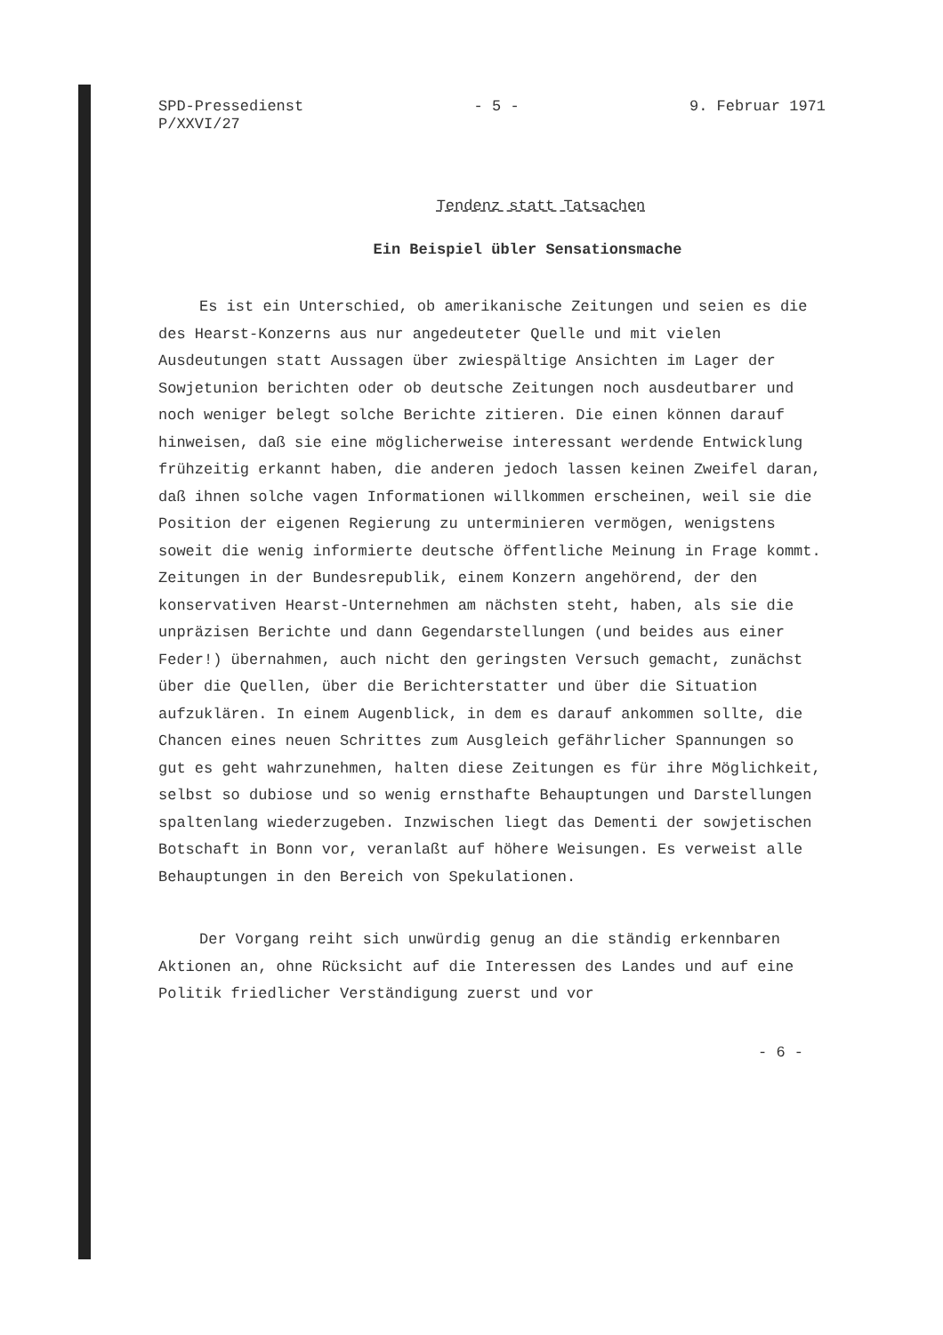SPD-Pressedienst
P/XXVI/27
- 5 - 9. Februar 1971
Tendenz statt Tatsachen
Ein Beispiel übler Sensationsmache
Es ist ein Unterschied, ob amerikanische Zeitungen und seien es die des Hearst-Konzerns aus nur angedeuteter Quelle und mit vielen Ausdeutungen statt Aussagen über zwiespältige Ansichten im Lager der Sowjetunion berichten oder ob deutsche Zeitungen noch ausdeutbarer und noch weniger belegt solche Berichte zitieren. Die einen können darauf hinweisen, daß sie eine möglicherweise interessant werdende Entwicklung frühzeitig erkannt haben, die anderen jedoch lassen keinen Zweifel daran, daß ihnen solche vagen Informationen willkommen erscheinen, weil sie die Position der eigenen Regierung zu unterminieren vermögen, wenigstens soweit die wenig informierte deutsche öffentliche Meinung in Frage kommt. Zeitungen in der Bundesrepublik, einem Konzern angehörend, der den konservativen Hearst-Unternehmen am nächsten steht, haben, als sie die unpräzisen Berichte und dann Gegendarstellungen (und beides aus einer Feder!) übernahmen, auch nicht den geringsten Versuch gemacht, zunächst über die Quellen, über die Berichterstatter und über die Situation aufzuklären. In einem Augenblick, in dem es darauf ankommen sollte, die Chancen eines neuen Schrittes zum Ausgleich gefährlicher Spannungen so gut es geht wahrzunehmen, halten diese Zeitungen es für ihre Möglichkeit, selbst so dubiose und so wenig ernsthafte Behauptungen und Darstellungen spaltenlang wiederzugeben. Inzwischen liegt das Dementi der sowjetischen Botschaft in Bonn vor, veranlaßt auf höhere Weisungen. Es verweist alle Behauptungen in den Bereich von Spekulationen.
Der Vorgang reiht sich unwürdig genug an die ständig erkennbaren Aktionen an, ohne Rücksicht auf die Interessen des Landes und auf eine Politik friedlicher Verständigung zuerst und vor
- 6 -